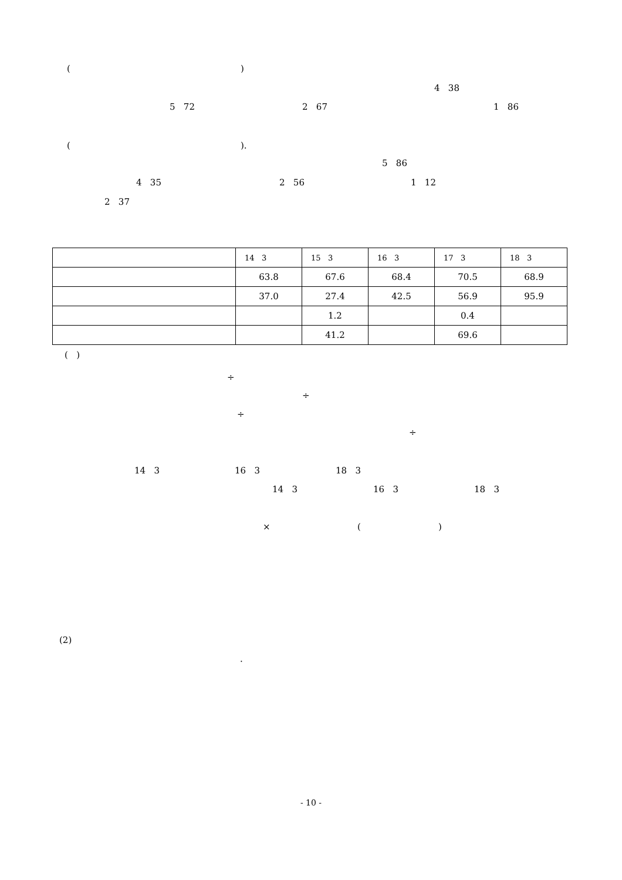()
4 38
5 72 2 67 1 86
().
5 86
4 35 2 56 1 12
2 37
| | 14 3 | 15 3 | 16 3 | 17 3 | 18 3 |
| --- | --- | --- | --- | --- | --- |
| | 63.8 | 67.6 | 68.4 | 70.5 | 68.9 |
| | 37.0 | 27.4 | 42.5 | 56.9 | 95.9 |
| | | 1.2 | | 0.4 | |
| | | 41.2 | | 69.6 | |
( )
÷
÷
÷
÷
14 3 16 3 18 3
14 3 16 3 18 3
× ()
(2)
.
- 10 -